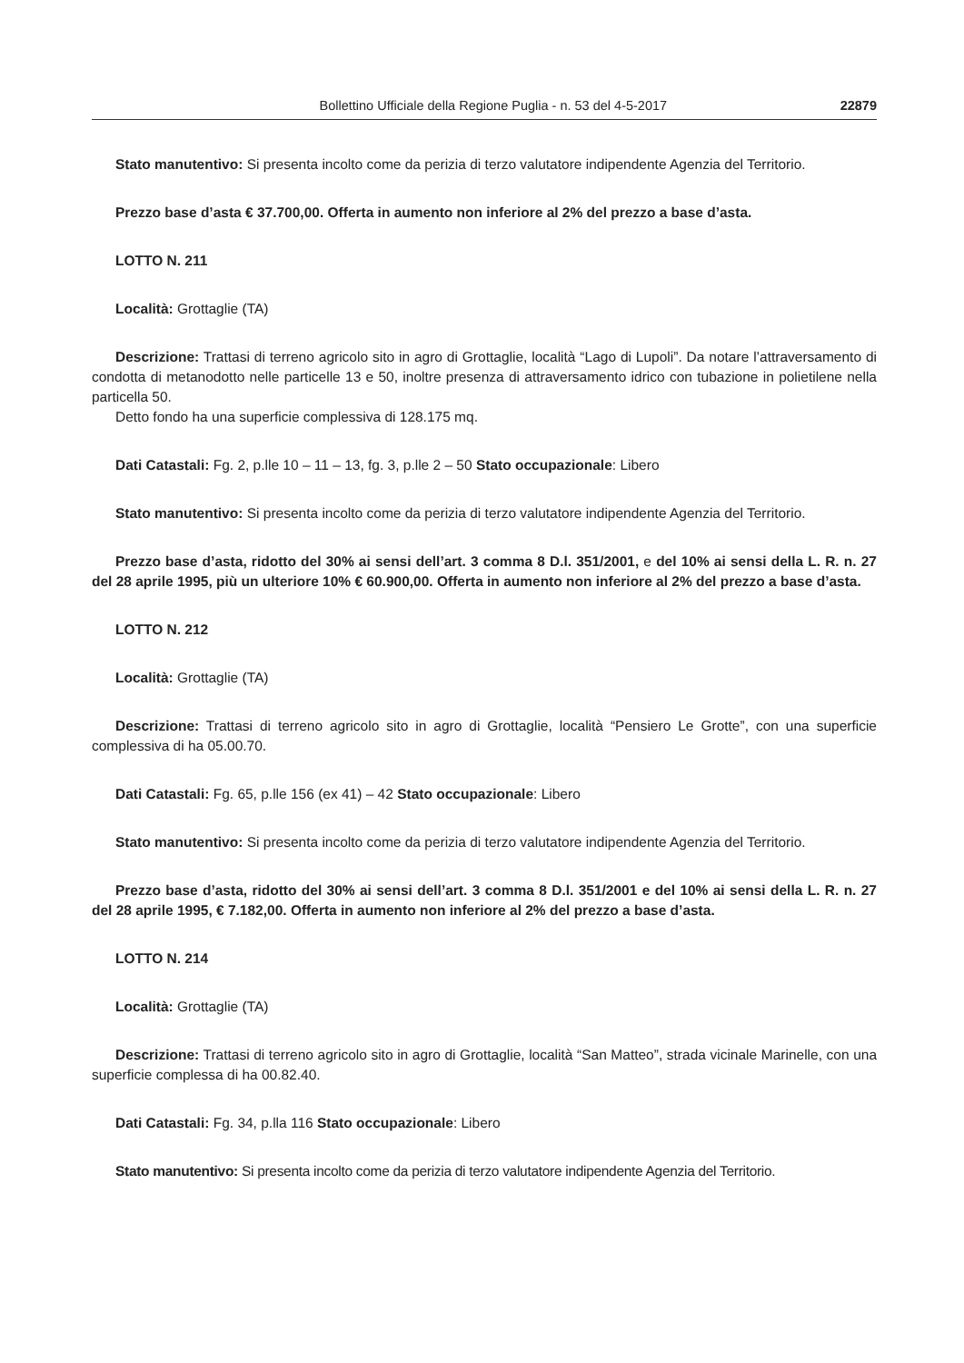Bollettino Ufficiale della Regione Puglia - n. 53 del 4-5-2017 22879
Stato manutentivo: Si presenta incolto come da perizia di terzo valutatore indipendente Agenzia del Territorio.
Prezzo base d’asta € 37.700,00. Offerta in aumento non inferiore al 2% del prezzo a base d’asta.
LOTTO N. 211
Località: Grottaglie (TA)
Descrizione: Trattasi di terreno agricolo sito in agro di Grottaglie, località “Lago di Lupoli”. Da notare l’attraversamento di condotta di metanodotto nelle particelle 13 e 50, inoltre presenza di attraversamento idrico con tubazione in polietilene nella particella 50.
Detto fondo ha una superficie complessiva di 128.175 mq.
Dati Catastali: Fg. 2, p.lle 10 – 11 – 13, fg. 3, p.lle 2 – 50 Stato occupazionale: Libero
Stato manutentivo: Si presenta incolto come da perizia di terzo valutatore indipendente Agenzia del Territorio.
Prezzo base d’asta, ridotto del 30% ai sensi dell’art. 3 comma 8 D.l. 351/2001, e del 10% ai sensi della L. R. n. 27 del 28 aprile 1995, più un ulteriore 10% € 60.900,00. Offerta in aumento non inferiore al 2% del prezzo a base d’asta.
LOTTO N. 212
Località: Grottaglie (TA)
Descrizione: Trattasi di terreno agricolo sito in agro di Grottaglie, località “Pensiero Le Grotte”, con una superficie complessiva di ha 05.00.70.
Dati Catastali: Fg. 65, p.lle 156 (ex 41) – 42 Stato occupazionale: Libero
Stato manutentivo: Si presenta incolto come da perizia di terzo valutatore indipendente Agenzia del Territorio.
Prezzo base d’asta, ridotto del 30% ai sensi dell’art. 3 comma 8 D.l. 351/2001 e del 10% ai sensi della L. R. n. 27 del 28 aprile 1995, € 7.182,00. Offerta in aumento non inferiore al 2% del prezzo a base d’asta.
LOTTO N. 214
Località: Grottaglie (TA)
Descrizione: Trattasi di terreno agricolo sito in agro di Grottaglie, località “San Matteo”, strada vicinale Marinelle, con una superficie complessa di ha 00.82.40.
Dati Catastali: Fg. 34, p.lla 116 Stato occupazionale: Libero
Stato manutentivo: Si presenta incolto come da perizia di terzo valutatore indipendente Agenzia del Territorio.